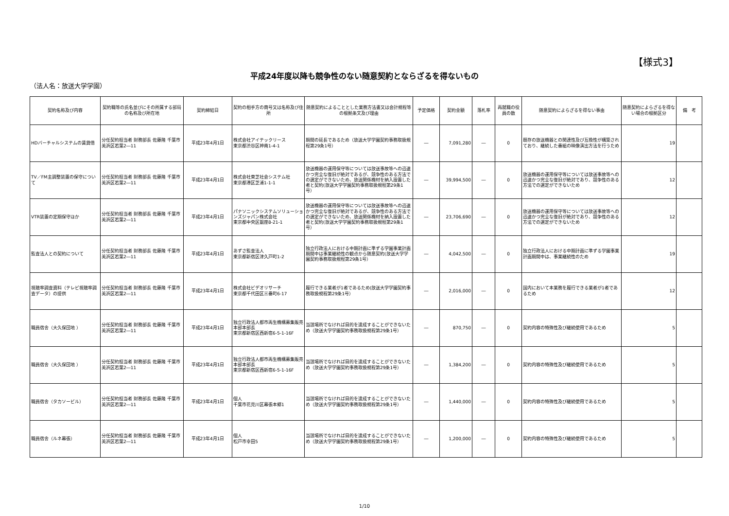【様式3】
平成24年度以降も競争性のない随意契約とならざるを得ないもの
（法人名：放送大学学園）
| 契約名称及び内容 | 契約職等の氏名並びにその所属する部局の名称及び所在地 | 契約締結日 | 契約の相手方の商号又は名称及び住所 | 随意契約によることとした業務方法書又は会計規程等の根拠条文及び理由 | 予定価格 | 契約金額 | 落札率 | 再就職の役員の数 | 随意契約によらざるを得ない事由 | 随意契約によらざるを得ない場合の根拠区分 | 備 考 |
| --- | --- | --- | --- | --- | --- | --- | --- | --- | --- | --- | --- |
| HDバーチャルシステムの賃貸借 | 分任契約担当者 財務部長 佐藤隆 千葉市美浜区若葉2―11 | 平成23年4月1日 | 株式会社アイテックリース 東京都渋谷区神南1-4-1 | 期間の延長であるため（放送大学学園契約事務取扱規程第29条1号） | ― | 7,091,280 | ― | 0 | 既存の放送機器との関連性及び互換性が構築されており、継続した番組の映像演出方法を行うため | 19 | |
| TV／FM主調整装置の保守について | 分任契約担当者 財務部長 佐藤隆 千葉市美浜区若葉2―11 | 平成23年4月1日 | 株式会社東芝社会システム社 東京都港区芝浦1-1-1 | 放送機器の運用保守等については放送事故等への迅速かつ完全な復旧が絶対であるが、競争性のある方法での選定ができないため、放送関係機材を納入設置した者と契約(放送大学学園契約事務取扱規程第29条1号） | ― | 39,994,500 | ― | 0 | 放送機器の運用保守等については放送事故等への迅速かつ完全な復旧が絶対であり、競争性のある方法での選定ができないため | 12 | |
| VTR装置の定期保守ほか | 分任契約担当者 財務部長 佐藤隆 千葉市美浜区若葉2―11 | 平成23年4月1日 | パナソニックシステムソリューションズジャパン株式会社 東京都中央区銀座8-21-1 | 放送機器の運用保守等については放送事故等への迅速かつ完全な復旧が絶対であるが、競争性のある方法での選定ができないため、放送関係機材を納入設置した者と契約(放送大学学園契約事務取扱規程第29条1号） | ― | 23,706,690 | ― | 0 | 放送機器の運用保守等については放送事故等への迅速かつ完全な復旧が絶対であり、競争性のある方法での選定ができないため | 12 | |
| 監査法人との契約について | 分任契約担当者 財務部長 佐藤隆 千葉市美浜区若葉2―11 | 平成23年4月1日 | あずさ監査法人 東京都新宿区津久戸町1-2 | 独立行政法人における中期計画に準ずる学園事業計画期間中は事業継続性の観点から随意契約(放送大学学園契約事務取扱規程第29条1号） | ― | 4,042,500 | ― | 0 | 独立行政法人における中期計画に準ずる学園事業計画期間中は、事業継続性のため | 19 | |
| 視聴率調査資料（テレビ視聴率調査データ）の提供 | 分任契約担当者 財務部長 佐藤隆 千葉市美浜区若葉2―11 | 平成23年4月1日 | 株式会社ビデオリサーチ 東京都千代田区三番町6-17 | 履行できる業者が1者であるため(放送大学学園契約事務取扱規程第29条1号） | ― | 2,016,000 | ― | 0 | 国内において本業務を履行できる業者が1者であるため | 12 | |
| 職員宿舎（大久保団地 ） | 分任契約担当者 財務部長 佐藤隆 千葉市美浜区若葉2―11 | 平成23年4月1日 | 独立行政法人都市再生機構募集販売本部本部長 東京都新宿区西新宿6-5-1-16F | 当該場所でなければ目的を達成することができないため（放送大学学園契約事務取扱規程第29条1号） | ― | 870,750 | ― | 0 | 契約内容の特殊性及び継続使用であるため | 5 | |
| 職員宿舎（大久保団地 ） | 分任契約担当者 財務部長 佐藤隆 千葉市美浜区若葉2―11 | 平成23年4月1日 | 独立行政法人都市再生機構募集販売本部本部長 東京都新宿区西新宿6-5-1-16F | 当該場所でなければ目的を達成することができないため（放送大学学園契約事務取扱規程第29条1号） | ― | 1,384,200 | ― | 0 | 契約内容の特殊性及び継続使用であるため | 5 | |
| 職員宿舎（タカソービル） | 分任契約担当者 財務部長 佐藤隆 千葉市美浜区若葉2―11 | 平成23年4月1日 | 個人 千葉市花見川区幕張本郷1 | 当該場所でなければ目的を達成することができないため（放送大学学園契約事務取扱規程第29条1号） | ― | 1,440,000 | ― | 0 | 契約内容の特殊性及び継続使用であるため | 5 | |
| 職員宿舎（ルネ幕張） | 分任契約担当者 財務部長 佐藤隆 千葉市美浜区若葉2―11 | 平成23年4月1日 | 個人 松戸市幸田5 | 当該場所でなければ目的を達成することができないため（放送大学学園契約事務取扱規程第29条1号） | ― | 1,200,000 | ― | 0 | 契約内容の特殊性及び継続使用であるため | 5 | |
1/10